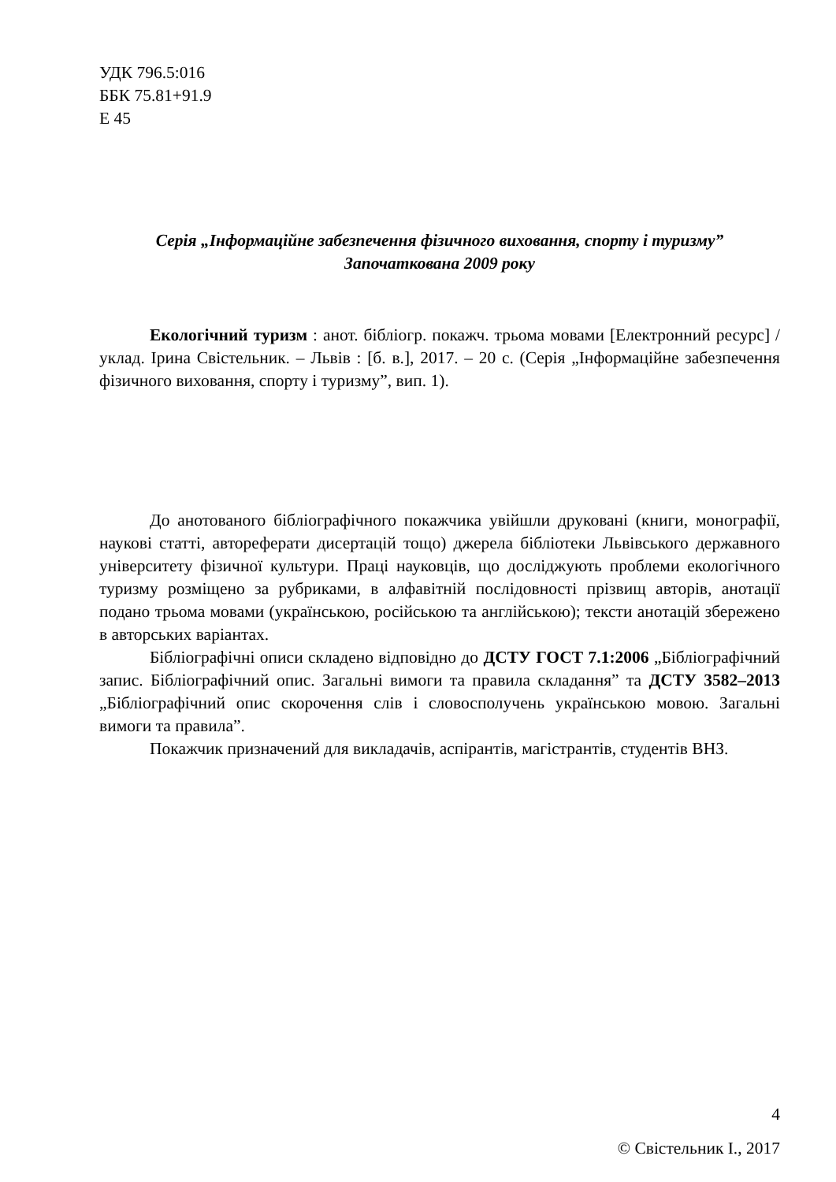УДК 796.5:016
ББК 75.81+91.9
Е 45
Серія „Інформаційне забезпечення фізичного виховання, спорту і туризму”
Започаткована 2009 року
Екологічний туризм : анот. бібліогр. покажч. трьома мовами [Електронний ресурс] / уклад. Ірина Свістельник. – Львів : [б. в.], 2017. – 20 с. (Серія „Інформаційне забезпечення фізичного виховання, спорту і туризму”, вип. 1).
До анотованого бібліографічного покажчика увійшли друковані (книги, монографії, наукові статті, автореферати дисертацій тощо) джерела бібліотеки Львівського державного університету фізичної культури. Праці науковців, що досліджують проблеми екологічного туризму розміщено за рубриками, в алфавітній послідовності прізвищ авторів, анотації подано трьома мовами (українською, російською та англійською); тексти анотацій збережено в авторських варіантах.
Бібліографічні описи складено відповідно до ДСТУ ГОСТ 7.1:2006 „Бібліографічний запис. Бібліографічний опис. Загальні вимоги та правила складання” та ДСТУ 3582–2013 „Бібліографічний опис скорочення слів і словосполучень українською мовою. Загальні вимоги та правила”.
Покажчик призначений для викладачів, аспірантів, магістрантів, студентів ВНЗ.
© Свістельник І., 2017
4